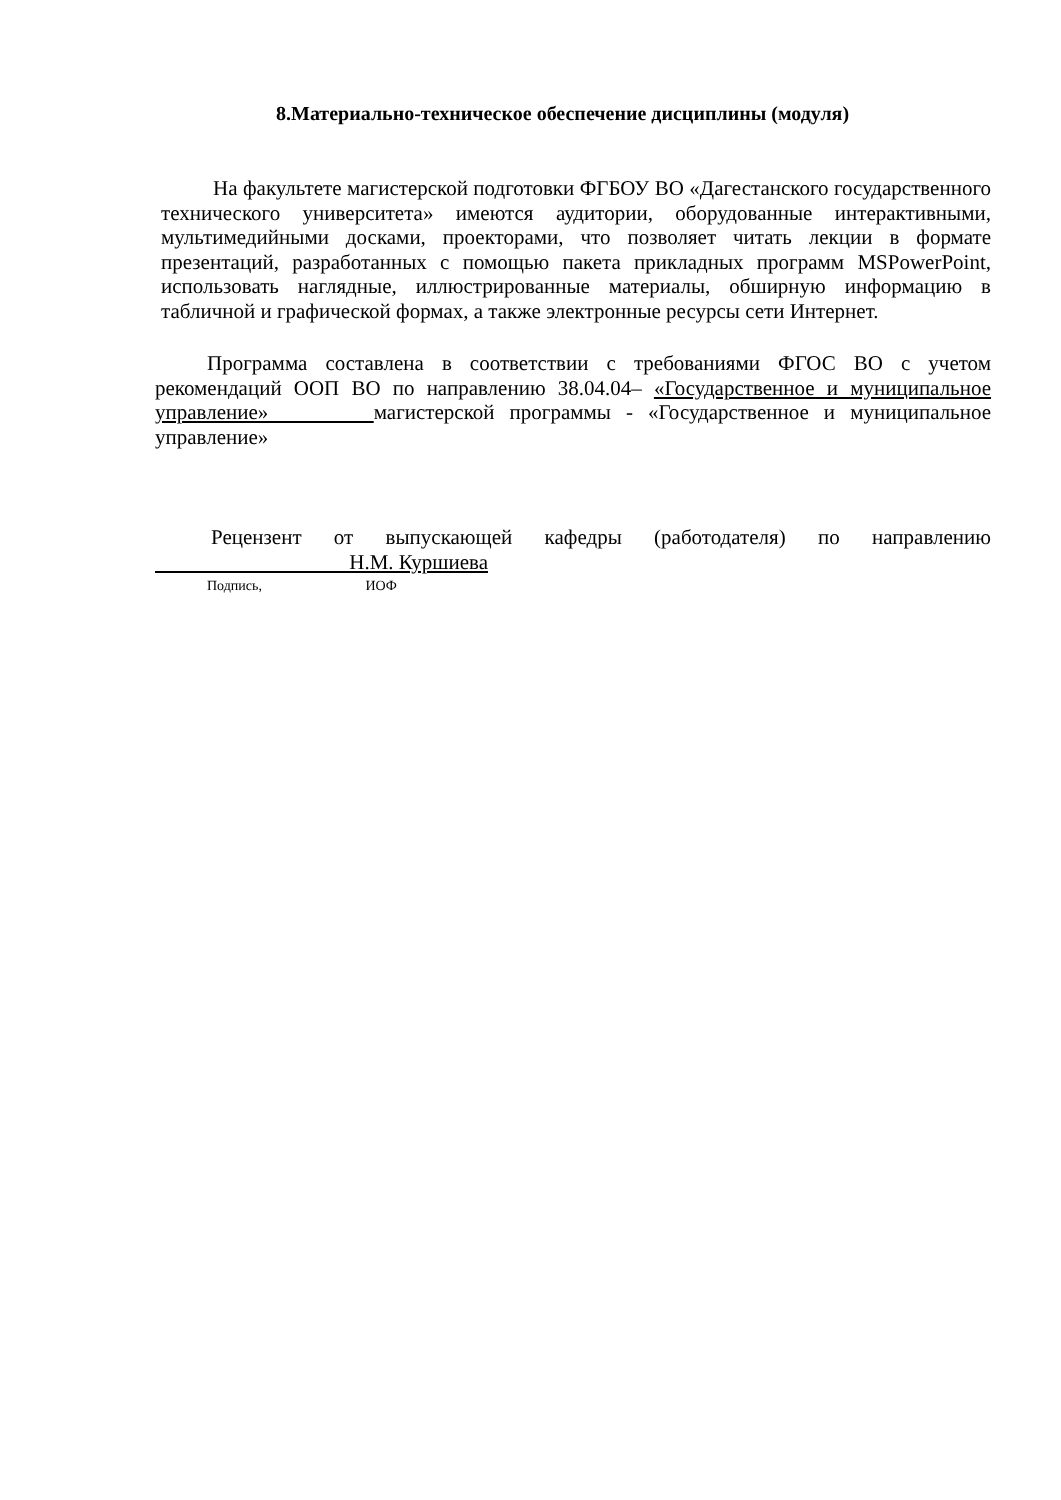8.Материально-техническое обеспечение дисциплины (модуля)
На факультете магистерской подготовки ФГБОУ ВО «Дагестанского государственного технического университета» имеются аудитории, оборудованные интерактивными, мультимедийными досками, проекторами, что позволяет читать лекции в формате презентаций, разработанных с помощью пакета прикладных программ MSPowerPoint, использовать наглядные, иллюстрированные материалы, обширную информацию в табличной и графической формах, а также электронные ресурсы сети Интернет.
Программа составлена в соответствии с требованиями ФГОС ВО с учетом рекомендаций ООП ВО по направлению 38.04.04– «Государственное и муниципальное управление» магистерской программы - «Государственное и муниципальное управление»
Рецензент от выпускающей кафедры (работодателя) по направлению Н.М. Куршиева
Подпись, ИОФ